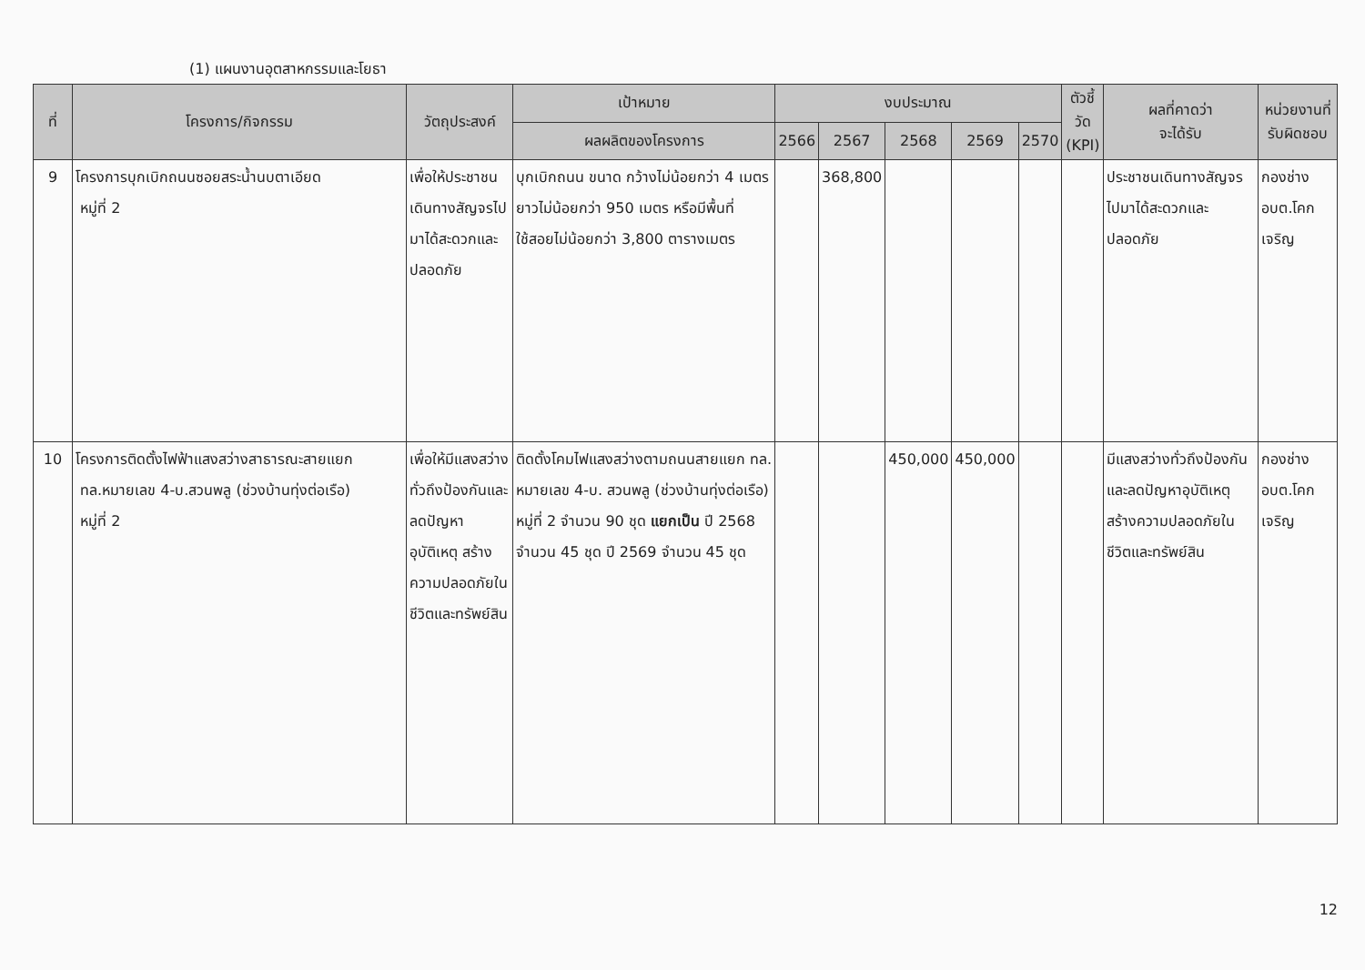(1) แผนงานอุตสาหกรรมและโยธา
| ที่ | โครงการ/กิจกรรม | วัตถุประสงค์ | เป้าหมาย | งบประมาณ | | | | | ตัวชี้วัด (KPI) | ผลที่คาดว่า จะได้รับ | หน่วยงานที่ รับผิดชอบ |
| --- | --- | --- | --- | --- | --- | --- | --- | --- | --- | --- | --- |
| | | | ผลผลิตของโครงการ | 2566 | 2567 | 2568 | 2569 | 2570 | | | |
| 9 | โครงการบุกเบิกถนนซอยสระน้ำนบตาเอียด หมู่ที่ 2 | เพื่อให้ประชาชนเดินทางสัญจรไปมาได้สะดวกและปลอดภัย | บุกเบิกถนน ขนาด กว้างไม่น้อยกว่า 4 เมตร ยาวไม่น้อยกว่า 950 เมตร หรือมีพื้นที่ใช้สอยไม่น้อยกว่า 3,800 ตารางเมตร | | 368,800 | | | | | ประชาชนเดินทางสัญจรไปมาได้สะดวกและปลอดภัย | กองช่าง อบต.โคกเจริญ |
| 10 | โครงการติดตั้งไฟฟ้าแสงสว่างสาธารณะสายแยก ทล.หมายเลข 4-บ.สวนพลู (ช่วงบ้านทุ่งต่อเรือ) หมู่ที่ 2 | เพื่อให้มีแสงสว่างทั่วถึงป้องกันและลดปัญหาอุบัติเหตุ สร้างความปลอดภัยในชีวิตและทรัพย์สิน | ติดตั้งโคมไฟแสงสว่างตามถนนสายแยก ทล. หมายเลข 4-บ. สวนพลู (ช่วงบ้านทุ่งต่อเรือ) หมู่ที่ 2 จำนวน 90 ชุด แยกเป็น ปี 2568 จำนวน 45 ชุด ปี 2569 จำนวน 45 ชุด | | | 450,000 | 450,000 | | | มีแสงสว่างทั่วถึงป้องกันและลดปัญหาอุบัติเหตุ สร้างความปลอดภัยในชีวิตและทรัพย์สิน | กองช่าง อบต.โคกเจริญ |
12